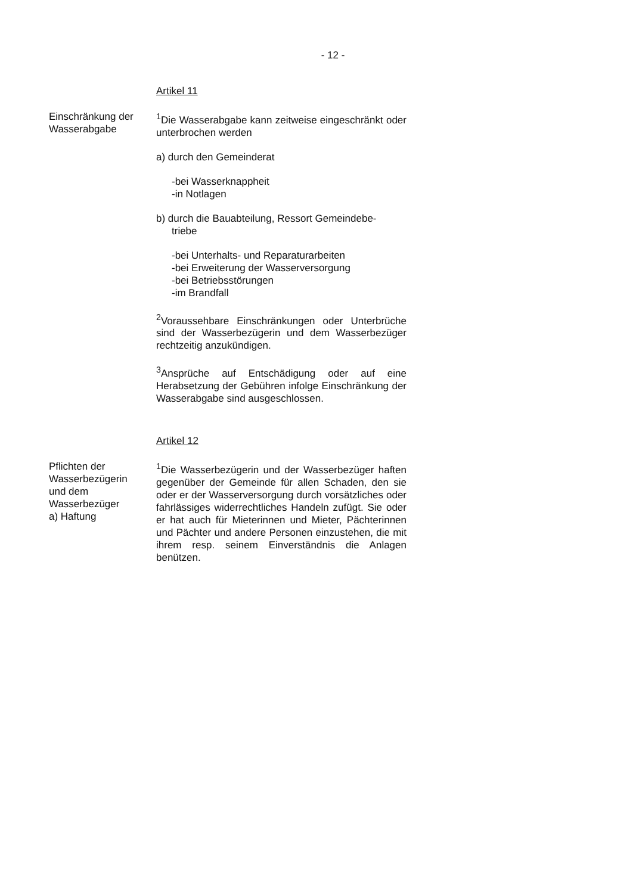- 12 -
Artikel 11
Einschränkung der
Wasserabgabe
<sup>1</sup> Die Wasserabgabe kann zeitweise eingeschränkt oder unterbrochen werden
a) durch den Gemeinderat
-bei Wasserknappheit
-in Notlagen
b) durch die Bauabteilung, Ressort Gemeindebe-
triebe
-bei Unterhalts- und Reparaturarbeiten
-bei Erweiterung der Wasserversorgung
-bei Betriebsstörungen
-im Brandfall
<sup>2</sup> Voraussehbare Einschränkungen oder Unterbrüche sind der Wasserbezügerin und dem Wasserbezüger rechtzeitig anzukündigen.
<sup>3</sup> Ansprüche auf Entschädigung oder auf eine Herabsetzung der Gebühren infolge Einschränkung der Wasserabgabe sind ausgeschlossen.
Artikel 12
Pflichten der
Wasserbezügerin
und dem
Wasserbezüger
a) Haftung
<sup>1</sup> Die Wasserbezügerin und der Wasserbezüger haften gegenüber der Gemeinde für allen Schaden, den sie oder er der Wasserversorgung durch vorsätzliches oder fahrlässiges widerrechtliches Handeln zufügt. Sie oder er hat auch für Mieterinnen und Mieter, Pächterinnen und Pächter und andere Personen einzustehen, die mit ihrem resp. seinem Einverständnis die Anlagen benützen.